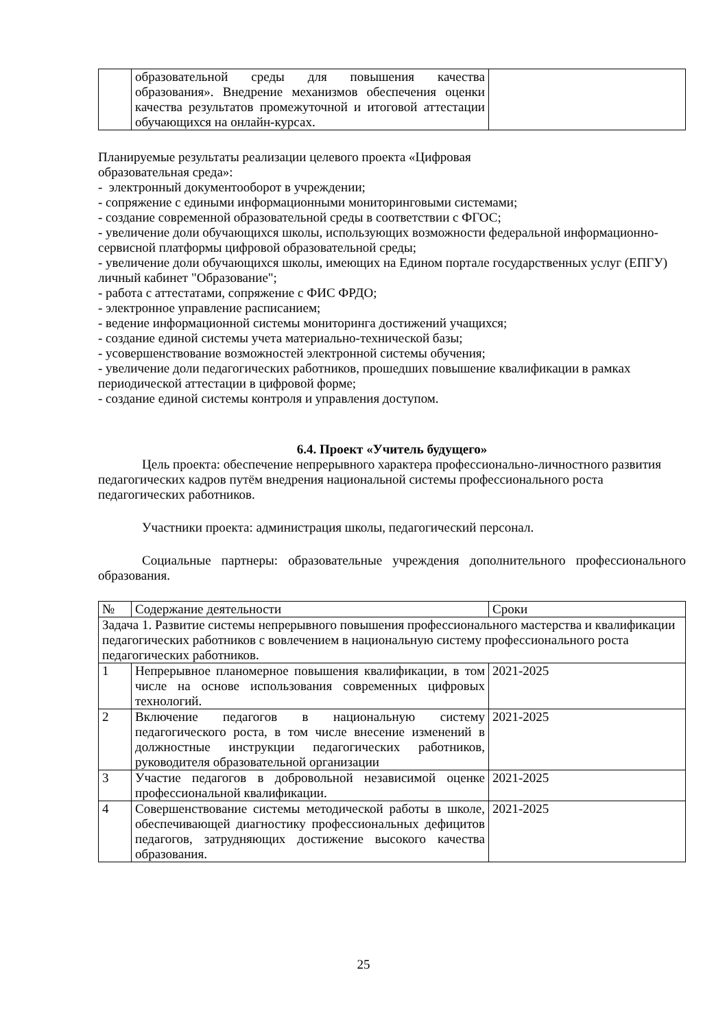| | образовательной среды для повышения качества образования». Внедрение механизмов обеспечения оценки качества результатов промежуточной и итоговой аттестации обучающихся на онлайн-курсах. | |
Планируемые результаты реализации целевого проекта «Цифровая
образовательная среда»:
- электронный документооборот в учреждении;
- сопряжение с едиными информационными мониторинговыми системами;
- создание современной образовательной среды в соответствии с ФГОС;
- увеличение доли обучающихся школы, использующих возможности федеральной информационно-сервисной платформы цифровой образовательной среды;
- увеличение доли обучающихся школы, имеющих на Едином портале государственных услуг (ЕПГУ) личный кабинет "Образование";
- работа с аттестатами, сопряжение с ФИС ФРДО;
- электронное управление расписанием;
- ведение информационной системы мониторинга достижений учащихся;
- создание единой системы учета материально-технической базы;
- усовершенствование возможностей электронной системы обучения;
- увеличение доли педагогических работников, прошедших повышение квалификации в рамках периодической аттестации в цифровой форме;
- создание единой системы контроля и управления доступом.
6.4. Проект «Учитель будущего»
Цель проекта: обеспечение непрерывного характера профессионально-личностного развития педагогических кадров путём внедрения национальной системы профессионального роста педагогических работников.
Участники проекта: администрация школы, педагогический персонал.
Социальные партнеры: образовательные учреждения дополнительного профессионального образования.
| № | Содержание деятельности | Сроки |
| --- | --- | --- |
| Задача 1. Развитие системы непрерывного повышения профессионального мастерства и квалификации педагогических работников с вовлечением в национальную систему профессионального роста педагогических работников. | | |
| 1 | Непрерывное планомерное повышения квалификации, в том числе на основе использования современных цифровых технологий. | 2021-2025 |
| 2 | Включение педагогов в национальную систему педагогического роста, в том числе внесение изменений в должностные инструкции педагогических работников, руководителя образовательной организации | 2021-2025 |
| 3 | Участие педагогов в добровольной независимой оценке профессиональной квалификации. | 2021-2025 |
| 4 | Совершенствование системы методической работы в школе, обеспечивающей диагностику профессиональных дефицитов педагогов, затрудняющих достижение высокого качества образования. | 2021-2025 |
25